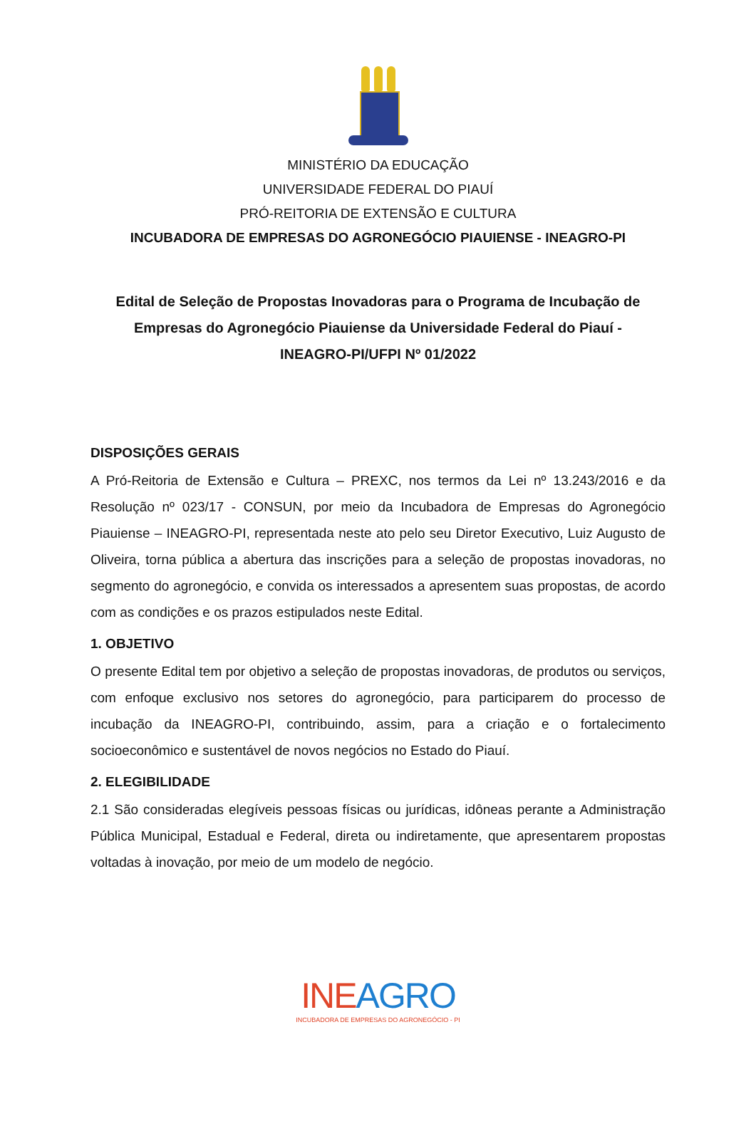MINISTÉRIO DA EDUCAÇÃO
UNIVERSIDADE FEDERAL DO PIAUÍ
PRÓ-REITORIA DE EXTENSÃO E CULTURA
INCUBADORA DE EMPRESAS DO AGRONEGÓCIO PIAUIENSE - INEAGRO-PI
Edital de Seleção de Propostas Inovadoras para o Programa de Incubação de Empresas do Agronegócio Piauiense da Universidade Federal do Piauí - INEAGRO-PI/UFPI Nº 01/2022
DISPOSIÇÕES GERAIS
A Pró-Reitoria de Extensão e Cultura – PREXC, nos termos da Lei nº 13.243/2016 e da Resolução nº 023/17 - CONSUN, por meio da Incubadora de Empresas do Agronegócio Piauiense – INEAGRO-PI, representada neste ato pelo seu Diretor Executivo, Luiz Augusto de Oliveira, torna pública a abertura das inscrições para a seleção de propostas inovadoras, no segmento do agronegócio, e convida os interessados a apresentem suas propostas, de acordo com as condições e os prazos estipulados neste Edital.
1. OBJETIVO
O presente Edital tem por objetivo a seleção de propostas inovadoras, de produtos ou serviços, com enfoque exclusivo nos setores do agronegócio, para participarem do processo de incubação da INEAGRO-PI, contribuindo, assim, para a criação e o fortalecimento socioeconômico e sustentável de novos negócios no Estado do Piauí.
2. ELEGIBILIDADE
2.1 São consideradas elegíveis pessoas físicas ou jurídicas, idôneas perante a Administração Pública Municipal, Estadual e Federal, direta ou indiretamente, que apresentarem propostas voltadas à inovação, por meio de um modelo de negócio.
INEAGRO
INCUBADORA DE EMPRESAS DO AGRONEGÓCIO - PI